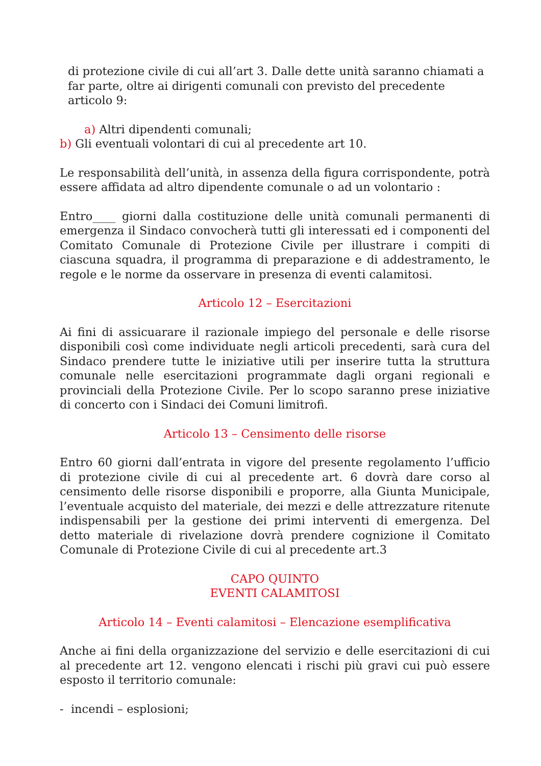di protezione civile di cui all’art 3. Dalle dette unità saranno chiamati a far parte, oltre ai dirigenti comunali con previsto del precedente articolo 9:
a) Altri dipendenti comunali;
b) Gli eventuali volontari di cui al precedente art 10.
Le responsabilità dell’unità, in assenza della figura corrispondente, potrà essere affidata ad altro dipendente comunale o ad un volontario :
Entro____ giorni dalla costituzione delle unità comunali permanenti di emergenza il Sindaco convocherà tutti gli interessati ed i componenti del Comitato Comunale di Protezione Civile per illustrare i compiti di ciascuna squadra, il programma di preparazione e di addestramento, le regole e le norme da osservare in presenza di eventi calamitosi.
Articolo 12 – Esercitazioni
Ai fini di assicuarare il razionale impiego del personale e delle risorse disponibili così come individuate negli articoli precedenti, sarà cura del Sindaco prendere tutte le iniziative utili per inserire tutta la struttura comunale nelle esercitazioni programmate dagli organi regionali e provinciali della Protezione Civile. Per lo scopo saranno prese iniziative di concerto con i Sindaci dei Comuni limitrofi.
Articolo 13 – Censimento delle risorse
Entro 60 giorni dall’entrata in vigore del presente regolamento l’ufficio di protezione civile di cui al precedente art. 6 dovrà dare corso al censimento delle risorse disponibili e proporre, alla Giunta Municipale, l’eventuale acquisto del materiale, dei mezzi e delle attrezzature ritenute indispensabili per la gestione dei primi interventi di emergenza. Del detto materiale di rivelazione dovrà prendere cognizione il Comitato Comunale di Protezione Civile di cui al precedente art.3
CAPO QUINTO
EVENTI CALAMITOSI
Articolo 14 – Eventi calamitosi – Elencazione esemplificativa
Anche ai fini della organizzazione del servizio e delle esercitazioni di cui al precedente art 12. vengono elencati i rischi più gravi cui può essere esposto il territorio comunale:
- incendi – esplosioni;